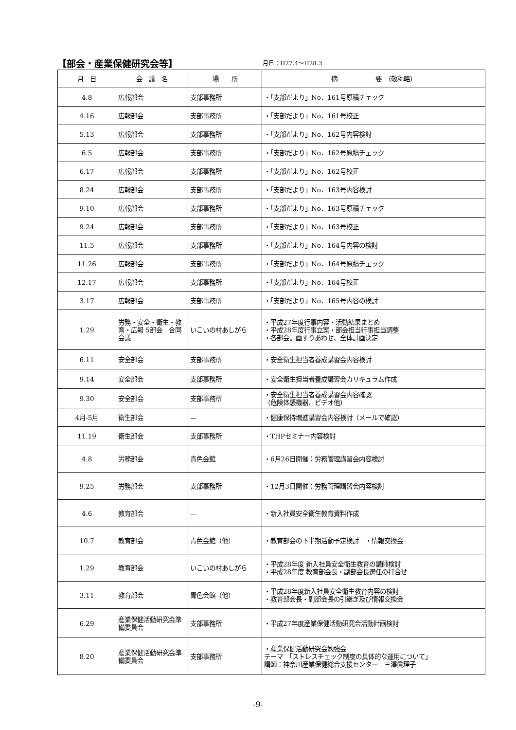【部会・産業保健研究会等】
月日：H27.4～H28.3
| 月 日 | 会 議 名 | 場 所 | 摘 要 （敬称略） |
| --- | --- | --- | --- |
| 4.8 | 広報部会 | 支部事務所 | ・「支部だより」No．161号原稿チェック |
| 4.16 | 広報部会 | 支部事務所 | ・「支部だより」No．161号校正 |
| 5.13 | 広報部会 | 支部事務所 | ・「支部だより」No．162号内容検討 |
| 6.5 | 広報部会 | 支部事務所 | ・「支部だより」No．162号原稿チェック |
| 6.17 | 広報部会 | 支部事務所 | ・「支部だより」No．162号校正 |
| 8.24 | 広報部会 | 支部事務所 | ・「支部だより」No．163号内容検討 |
| 9.10 | 広報部会 | 支部事務所 | ・「支部だより」No．163号原稿チェック |
| 9.24 | 広報部会 | 支部事務所 | ・「支部だより」No．163号校正 |
| 11.5 | 広報部会 | 支部事務所 | ・「支部だより」No．164号内容の検討 |
| 11.26 | 広報部会 | 支部事務所 | ・「支部だより」No．164号原稿チェック |
| 12.17 | 広報部会 | 支部事務所 | ・「支部だより」No．164号校正 |
| 3.17 | 広報部会 | 支部事務所 | ・「支部だより」No．165号内容の検討 |
| 1.29 | 労務・安全・衛生・教育・広報 5部会 合同会議 | いこいの村あしがら | ・平成27年度行事内容・活動結果まとめ ・平成28年度行事立案・部会担当行事担当調整 ・各部会計画すりあわせ、全体計画決定 |
| 6.11 | 安全部会 | 支部事務所 | ・安全衛生担当者養成講習会内容検討 |
| 9.14 | 安全部会 | 支部事務所 | ・安全衛生担当者養成講習会カリキュラム作成 |
| 9.30 | 安全部会 | 支部事務所 | ・安全衛生担当者養成講習会内容確認 （危険体感機器、ビデオ他） |
| 4月-5月 | 衛生部会 | — | ・健康保持増進講習会内容検討（メールで確認） |
| 11.19 | 衛生部会 | 支部事務所 | ・THPセミナー内容検討 |
| 4.8 | 労務部会 | 青色会館 | ・6月26日開催：労務管理講習会内容検討 |
| 9.25 | 労務部会 | 支部事務所 | ・12月3日開催：労務管理講習会内容検討 |
| 4.6 | 教育部会 | — | ・新入社員安全衛生教育資料作成 |
| 10.7 | 教育部会 | 青色会館（他） | ・教育部会の下半期活動予定検討 ・情報交換会 |
| 1.29 | 教育部会 | いこいの村あしがら | ・平成28年度 新入社員安全衛生教育の講師検討 ・平成28年度 教育部会長・副部会長選任の打合せ |
| 3.11 | 教育部会 | 青色会館（他） | ・平成28年度新入社員安全衛生教育内容の検討 ・教育部会長・副部会長の引継ぎ及び情報交換会 |
| 6.29 | 産業保健活動研究会準備委員会 | 支部事務所 | ・平成27年度産業保健活動研究会活動計画検討 |
| 8.20 | 産業保健活動研究会準備委員会 | 支部事務所 | ・産業保健活動研究会勉強会 テーマ 「ストレスチェック制度の具体的な運用について」 講師：神奈川産業保健総合支援センター 三澤眞理子 |
-9-